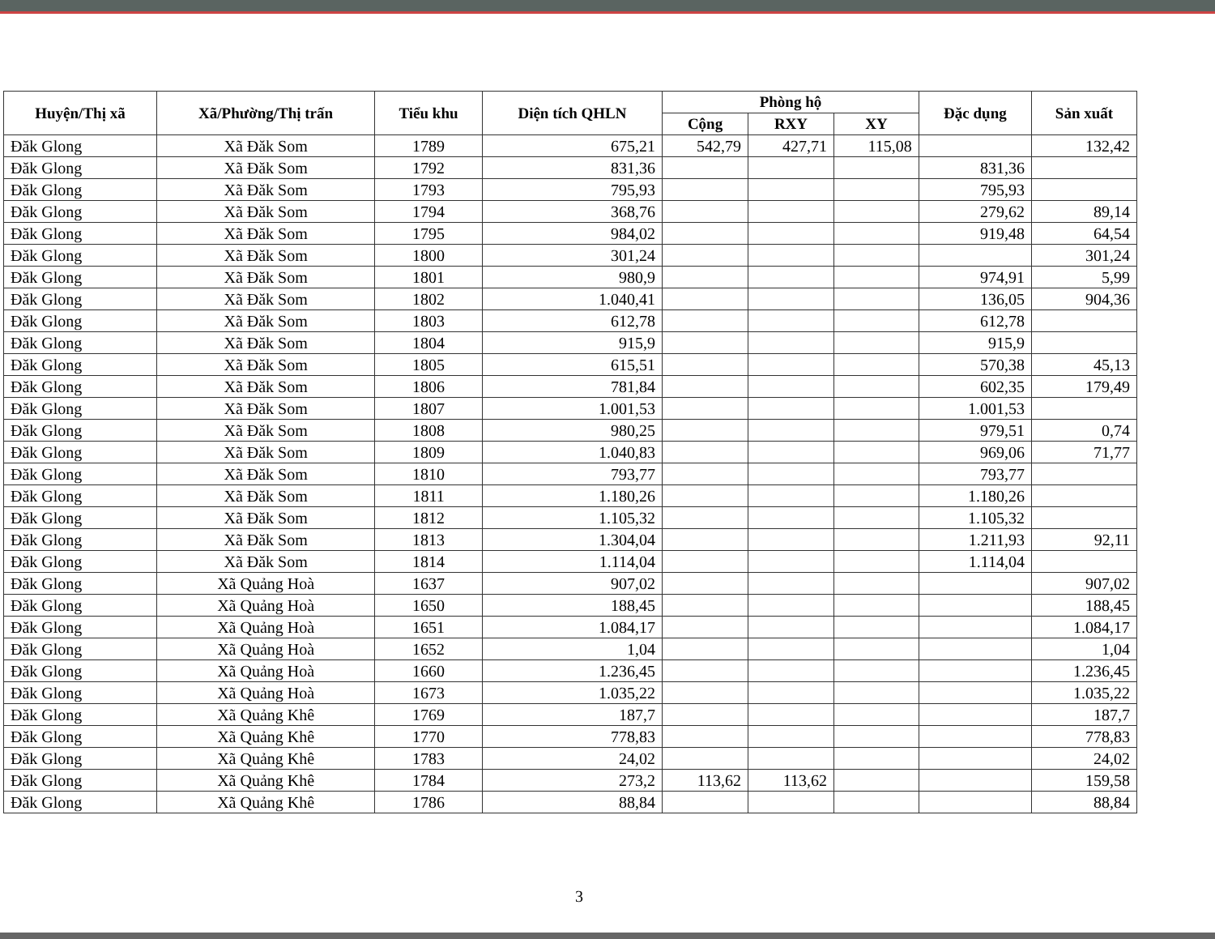| Huyện/Thị xã | Xã/Phường/Thị trấn | Tiểu khu | Diện tích QHLN | Phòng hộ | | | Đặc dụng | Sản xuất |
| --- | --- | --- | --- | --- | --- | --- | --- | --- |
| | | | | Cộng | RXY | XY | | |
| Đăk Glong | Xã Đăk Som | 1789 | 675,21 | 542,79 | 427,71 | 115,08 | | 132,42 |
| Đăk Glong | Xã Đăk Som | 1792 | 831,36 | | | | 831,36 | |
| Đăk Glong | Xã Đăk Som | 1793 | 795,93 | | | | 795,93 | |
| Đăk Glong | Xã Đăk Som | 1794 | 368,76 | | | | 279,62 | 89,14 |
| Đăk Glong | Xã Đăk Som | 1795 | 984,02 | | | | 919,48 | 64,54 |
| Đăk Glong | Xã Đăk Som | 1800 | 301,24 | | | | | 301,24 |
| Đăk Glong | Xã Đăk Som | 1801 | 980,9 | | | | 974,91 | 5,99 |
| Đăk Glong | Xã Đăk Som | 1802 | 1.040,41 | | | | 136,05 | 904,36 |
| Đăk Glong | Xã Đăk Som | 1803 | 612,78 | | | | 612,78 | |
| Đăk Glong | Xã Đăk Som | 1804 | 915,9 | | | | 915,9 | |
| Đăk Glong | Xã Đăk Som | 1805 | 615,51 | | | | 570,38 | 45,13 |
| Đăk Glong | Xã Đăk Som | 1806 | 781,84 | | | | 602,35 | 179,49 |
| Đăk Glong | Xã Đăk Som | 1807 | 1.001,53 | | | | 1.001,53 | |
| Đăk Glong | Xã Đăk Som | 1808 | 980,25 | | | | 979,51 | 0,74 |
| Đăk Glong | Xã Đăk Som | 1809 | 1.040,83 | | | | 969,06 | 71,77 |
| Đăk Glong | Xã Đăk Som | 1810 | 793,77 | | | | 793,77 | |
| Đăk Glong | Xã Đăk Som | 1811 | 1.180,26 | | | | 1.180,26 | |
| Đăk Glong | Xã Đăk Som | 1812 | 1.105,32 | | | | 1.105,32 | |
| Đăk Glong | Xã Đăk Som | 1813 | 1.304,04 | | | | 1.211,93 | 92,11 |
| Đăk Glong | Xã Đăk Som | 1814 | 1.114,04 | | | | 1.114,04 | |
| Đăk Glong | Xã Quảng Hoà | 1637 | 907,02 | | | | | 907,02 |
| Đăk Glong | Xã Quảng Hoà | 1650 | 188,45 | | | | | 188,45 |
| Đăk Glong | Xã Quảng Hoà | 1651 | 1.084,17 | | | | | 1.084,17 |
| Đăk Glong | Xã Quảng Hoà | 1652 | 1,04 | | | | | 1,04 |
| Đăk Glong | Xã Quảng Hoà | 1660 | 1.236,45 | | | | | 1.236,45 |
| Đăk Glong | Xã Quảng Hoà | 1673 | 1.035,22 | | | | | 1.035,22 |
| Đăk Glong | Xã Quảng Khê | 1769 | 187,7 | | | | | 187,7 |
| Đăk Glong | Xã Quảng Khê | 1770 | 778,83 | | | | | 778,83 |
| Đăk Glong | Xã Quảng Khê | 1783 | 24,02 | | | | | 24,02 |
| Đăk Glong | Xã Quảng Khê | 1784 | 273,2 | 113,62 | 113,62 | | | 159,58 |
| Đăk Glong | Xã Quảng Khê | 1786 | 88,84 | | | | | 88,84 |
3